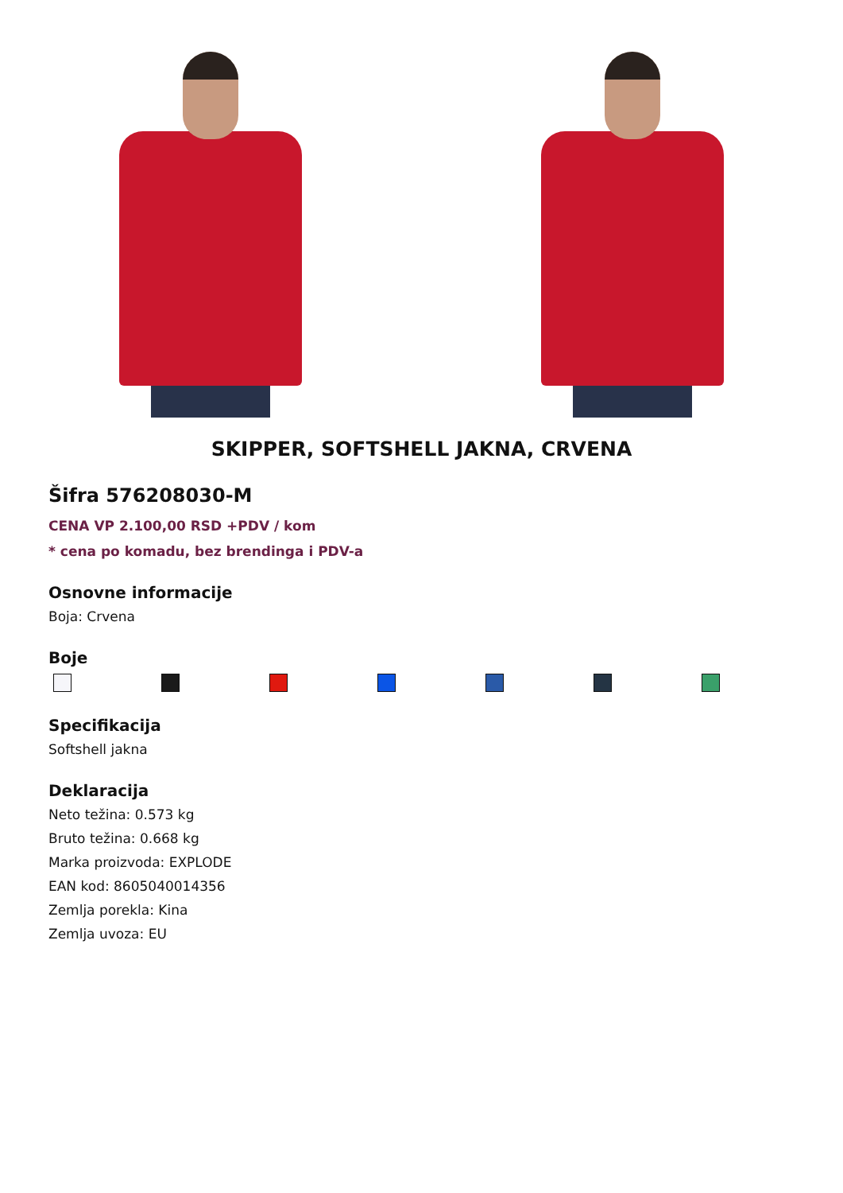SKIPPER, SOFTSHELL JAKNA, CRVENA
Šifra 576208030-M
CENA VP 2.100,00 RSD +PDV / kom
* cena po komadu, bez brendinga i PDV-a
Osnovne informacije
Boja: Crvena
Boje
Specifikacija
Softshell jakna
Deklaracija
Neto težina: 0.573 kg
Bruto težina: 0.668 kg
Marka proizvoda: EXPLODE
EAN kod: 8605040014356
Zemlja porekla: Kina
Zemlja uvoza: EU